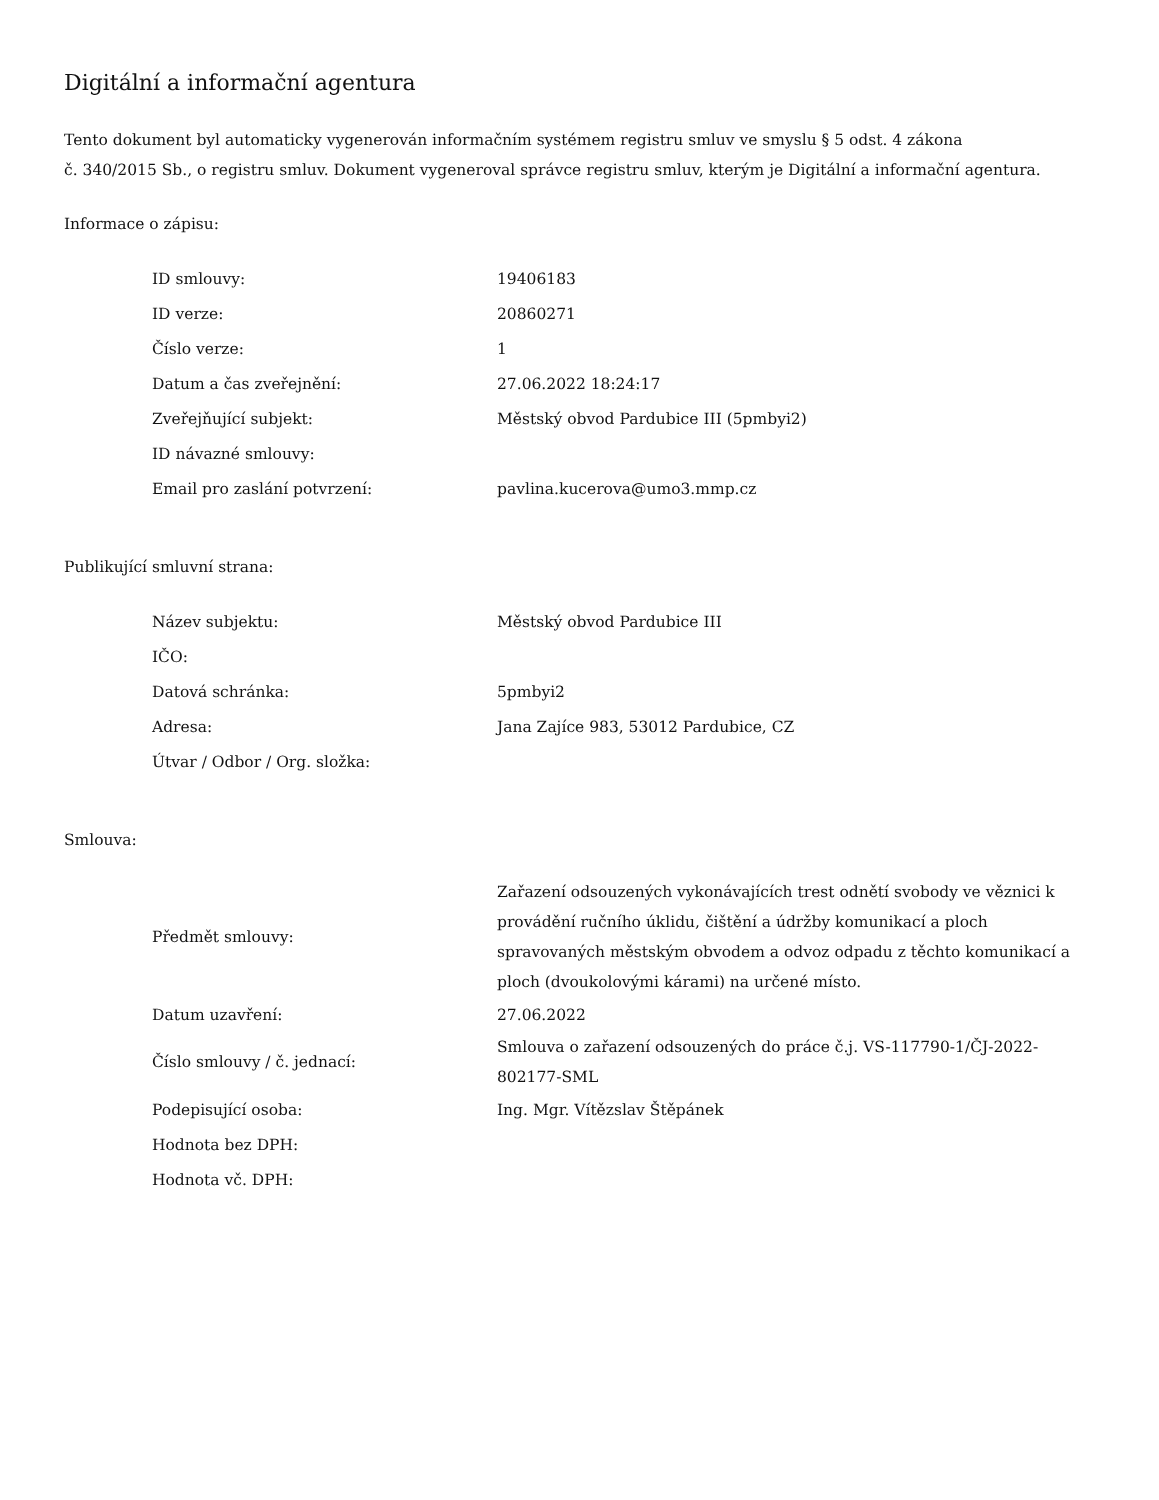Digitální a informační agentura
Tento dokument byl automaticky vygenerován informačním systémem registru smluv ve smyslu § 5 odst. 4 zákona
č. 340/2015 Sb., o registru smluv. Dokument vygeneroval správce registru smluv, kterým je Digitální a informační agentura.
Informace o zápisu:
| ID smlouvy: | 19406183 |
| ID verze: | 20860271 |
| Číslo verze: | 1 |
| Datum a čas zveřejnění: | 27.06.2022 18:24:17 |
| Zveřejňující subjekt: | Městský obvod Pardubice III (5pmbyi2) |
| ID návazné smlouvy: | |
| Email pro zaslání potvrzení: | pavlina.kucerova@umo3.mmp.cz |
Publikující smluvní strana:
| Název subjektu: | Městský obvod Pardubice III |
| IČO: | |
| Datová schránka: | 5pmbyi2 |
| Adresa: | Jana Zajíce 983, 53012 Pardubice, CZ |
| Útvar / Odbor / Org. složka: | |
Smlouva:
| Předmět smlouvy: | Zařazení odsouzených vykonávajících trest odnětí svobody ve věznici k provádění ručního úklidu, čištění a údržby komunikací a ploch spravovaných městským obvodem a odvoz odpadu z těchto komunikací a ploch (dvoukolovými kárami) na určené místo. |
| Datum uzavření: | 27.06.2022 |
| Číslo smlouvy / č. jednací: | Smlouva o zařazení odsouzených do práce č.j. VS-117790-1/ČJ-2022-802177-SML |
| Podepisující osoba: | Ing. Mgr. Vítězslav Štěpánek |
| Hodnota bez DPH: | |
| Hodnota vč. DPH: | |